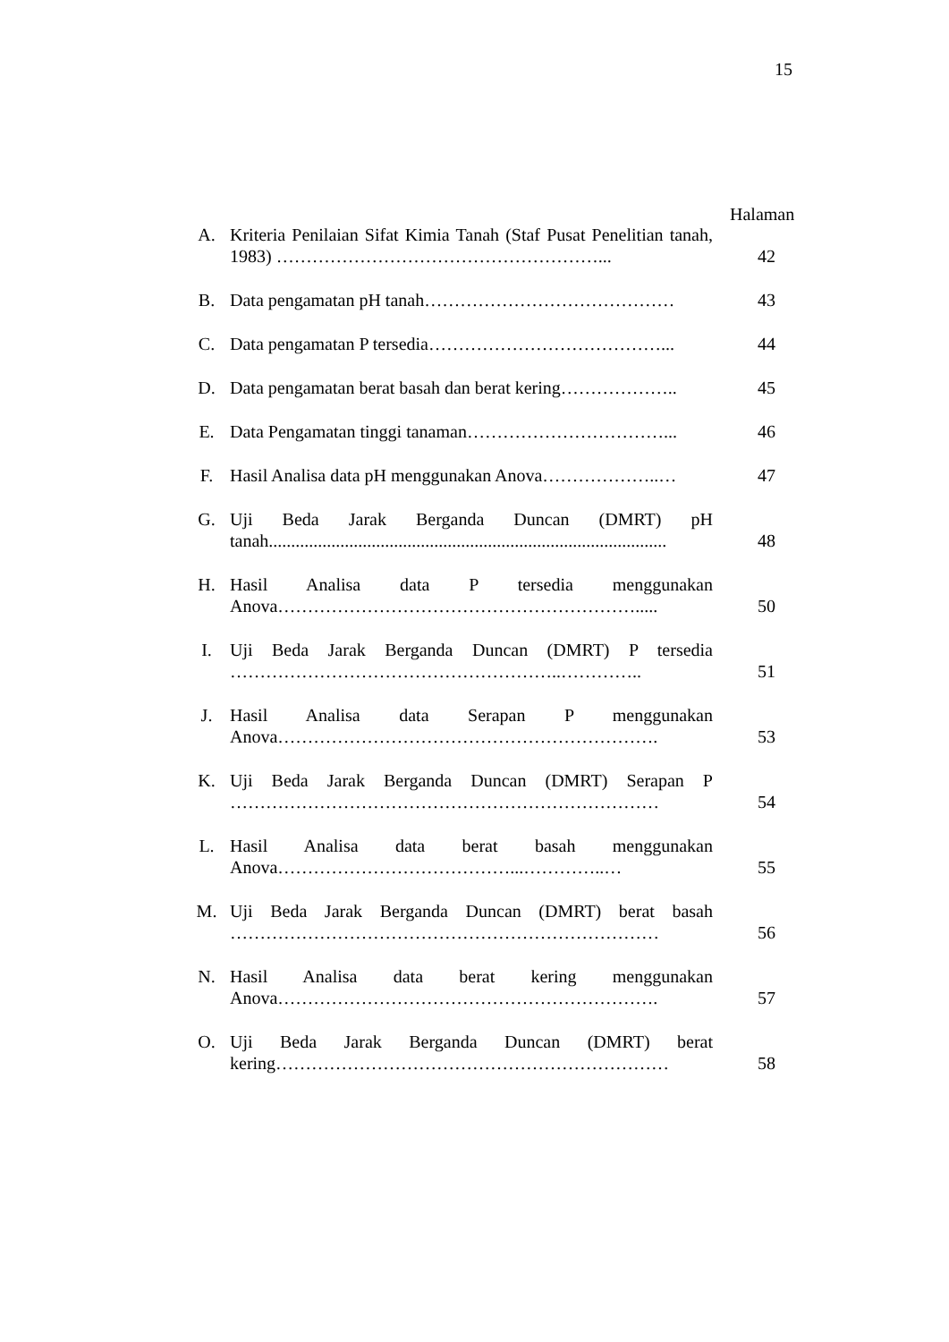15
Halaman
| A. | Kriteria Penilaian Sifat Kimia Tanah (Staf Pusat Penelitian tanah, 1983) ………………………………………………... | 42 |
| B. | Data pengamatan pH tanah…………………………………… | 43 |
| C. | Data pengamatan P tersedia…………………………………... | 44 |
| D. | Data pengamatan berat basah dan berat kering……………….. | 45 |
| E. | Data Pengamatan tinggi tanaman……………………………... | 46 |
| F. | Hasil Analisa data pH menggunakan Anova………………..… | 47 |
| G. | Uji Beda Jarak Berganda Duncan (DMRT) pH tanah......................................................................................... | 48 |
| H. | Hasil Analisa data P tersedia menggunakan Anova……………………………………………………..... | 50 |
| I. | Uji Beda Jarak Berganda Duncan (DMRT) P tersedia ………………………………………………..………….. | 51 |
| J. | Hasil Analisa data Serapan P menggunakan Anova………………………………………………………. | 53 |
| K. | Uji Beda Jarak Berganda Duncan (DMRT) Serapan P ……………………………………………………………… | 54 |
| L. | Hasil Analisa data berat basah menggunakan Anova…………………………………...…………..… | 55 |
| M. | Uji Beda Jarak Berganda Duncan (DMRT) berat basah ……………………………………………………………… | 56 |
| N. | Hasil Analisa data berat kering menggunakan Anova………………………………………………………. | 57 |
| O. | Uji Beda Jarak Berganda Duncan (DMRT) berat kering………………………………………………………… | 58 |